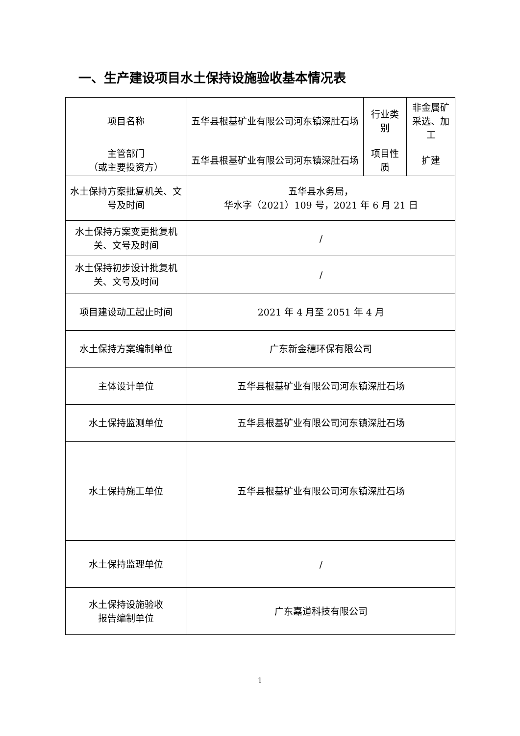一、生产建设项目水土保持设施验收基本情况表
| 项目名称 | 五华县根基矿业有限公司河东镇深肚石场 | 行业类别 | 非金属矿采选、加工 |
| 主管部门 （或主要投资方） | 五华县根基矿业有限公司河东镇深肚石场 | 项目性质 | 扩建 |
| 水土保持方案批复机关、文号及时间 | 五华县水务局， 华水字（2021）109 号，2021 年 6 月 21 日 | | |
| 水土保持方案变更批复机关、文号及时间 | / | | |
| 水土保持初步设计批复机关、文号及时间 | / | | |
| 项目建设动工起止时间 | 2021 年 4 月至 2051 年 4 月 | | |
| 水土保持方案编制单位 | 广东新金穗环保有限公司 | | |
| 主体设计单位 | 五华县根基矿业有限公司河东镇深肚石场 | | |
| 水土保持监测单位 | 五华县根基矿业有限公司河东镇深肚石场 | | |
| 水土保持施工单位 | 五华县根基矿业有限公司河东镇深肚石场 | | |
| 水土保持监理单位 | / | | |
| 水土保持设施验收 报告编制单位 | 广东嘉道科技有限公司 | | |
1